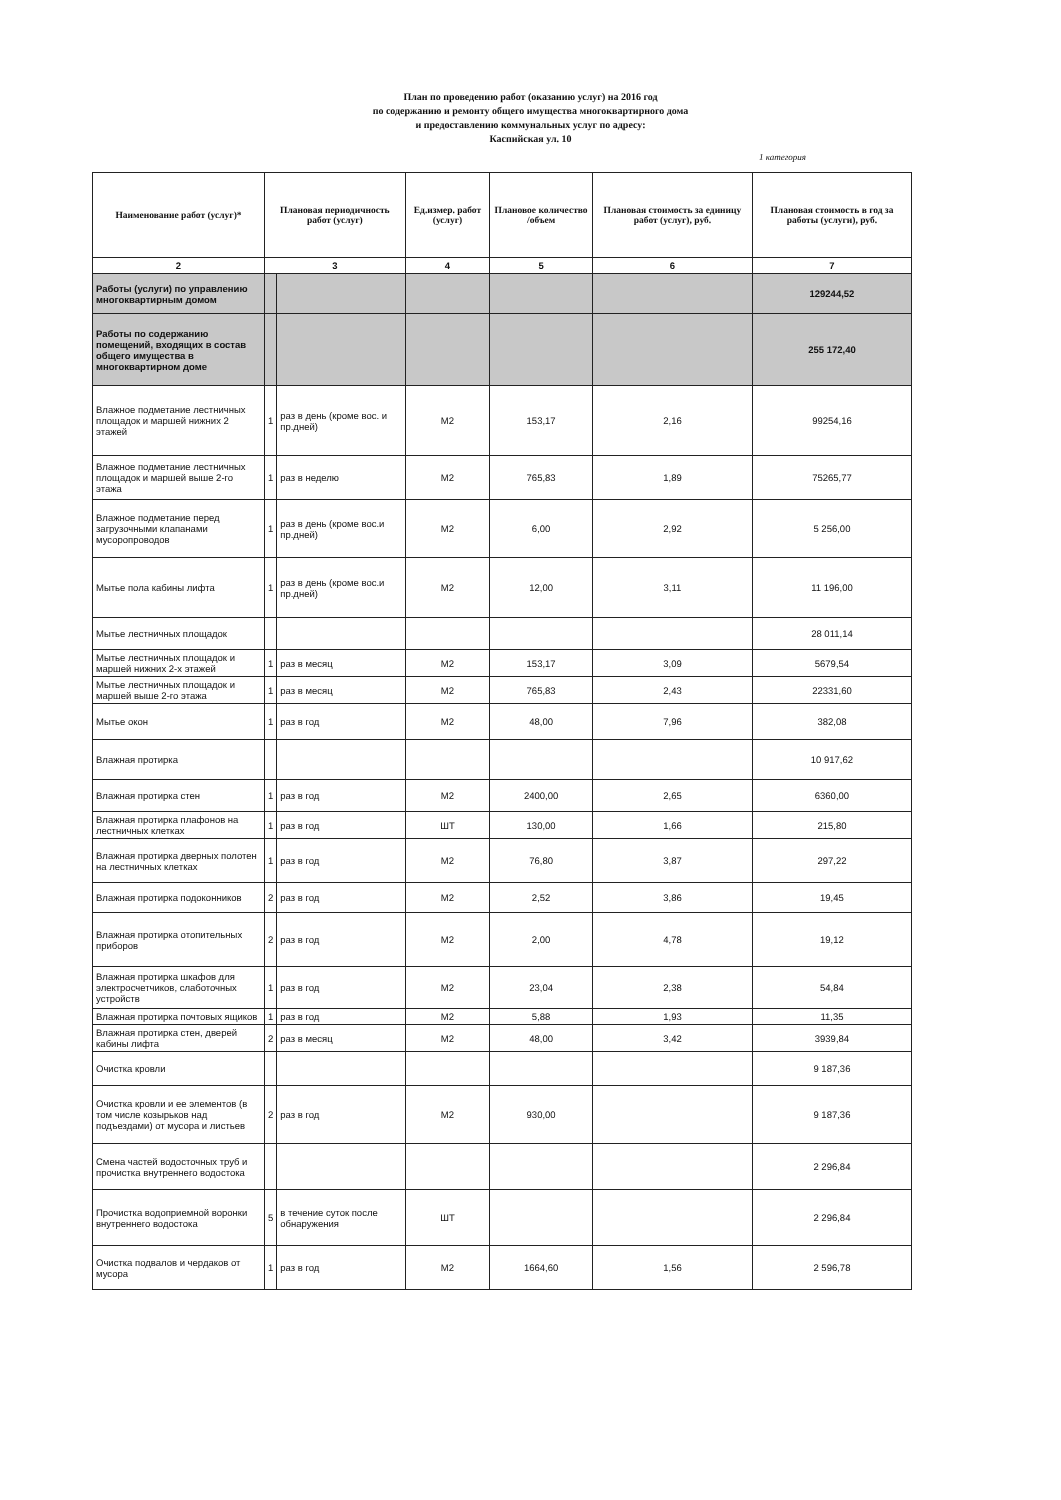План по проведению работ (оказанию услуг) на 2016 год
по содержанию и ремонту общего имущества многоквартирного дома
и предоставлению коммунальных услуг по адресу:
Каспийская ул. 10
1 категория
| Наименование работ (услуг)* | Плановая периодичность работ (услуг) | | Ед.измер. работ (услуг) | Плановое количество /объем | Плановая стоимость за единицу работ (услуг), руб. | Плановая стоимость в год за работы (услуги), руб. |
| --- | --- | --- | --- | --- | --- | --- |
| 2 | 3 | | 4 | 5 | 6 | 7 |
| Работы (услуги) по управлению многоквартирным домом | | | | | | 129244,52 |
| Работы по содержанию помещений, входящих в состав общего имущества в многоквартирном доме | | | | | | 255 172,40 |
| Влажное подметание лестничных площадок и маршей нижних 2 этажей | 1 | раз в день (кроме вос. и пр.дней) | М2 | 153,17 | 2,16 | 99254,16 |
| Влажное подметание лестничных площадок и маршей выше 2-го этажа | 1 | раз в неделю | М2 | 765,83 | 1,89 | 75265,77 |
| Влажное подметание перед загрузочными клапанами мусоропроводов | 1 | раз в день (кроме вос.и пр.дней) | М2 | 6,00 | 2,92 | 5 256,00 |
| Мытье пола кабины лифта | 1 | раз в день (кроме вос.и пр.дней) | М2 | 12,00 | 3,11 | 11 196,00 |
| Мытье лестничных площадок | | | | | | 28 011,14 |
| Мытье лестничных площадок и маршей нижних 2-х этажей | 1 | раз в месяц | М2 | 153,17 | 3,09 | 5679,54 |
| Мытье лестничных площадок и маршей выше 2-го этажа | 1 | раз в месяц | М2 | 765,83 | 2,43 | 22331,60 |
| Мытье окон | 1 | раз в год | М2 | 48,00 | 7,96 | 382,08 |
| Влажная протирка | | | | | | 10 917,62 |
| Влажная протирка стен | 1 | раз в год | М2 | 2400,00 | 2,65 | 6360,00 |
| Влажная протирка плафонов на лестничных клетках | 1 | раз в год | ШТ | 130,00 | 1,66 | 215,80 |
| Влажная протирка дверных полотен на лестничных клетках | 1 | раз в год | М2 | 76,80 | 3,87 | 297,22 |
| Влажная протирка подоконников | 2 | раз в год | М2 | 2,52 | 3,86 | 19,45 |
| Влажная протирка отопительных приборов | 2 | раз в год | М2 | 2,00 | 4,78 | 19,12 |
| Влажная протирка шкафов для электросчетчиков, слаботочных устройств | 1 | раз в год | М2 | 23,04 | 2,38 | 54,84 |
| Влажная протирка почтовых ящиков | 1 | раз в год | М2 | 5,88 | 1,93 | 11,35 |
| Влажная протирка стен, дверей кабины лифта | 2 | раз в месяц | М2 | 48,00 | 3,42 | 3939,84 |
| Очистка кровли | | | | | | 9 187,36 |
| Очистка кровли и ее элементов (в том числе козырьков над подъездами) от мусора и листьев | 2 | раз в год | М2 | 930,00 | | 9 187,36 |
| Смена частей водосточных труб и прочистка внутреннего водостока | | | | | | 2 296,84 |
| Прочистка водоприемной воронки внутреннего водостока | 5 | в течение суток после обнаружения | ШТ | | | 2 296,84 |
| Очистка подвалов и чердаков от мусора | 1 | раз в год | М2 | 1664,60 | 1,56 | 2 596,78 |